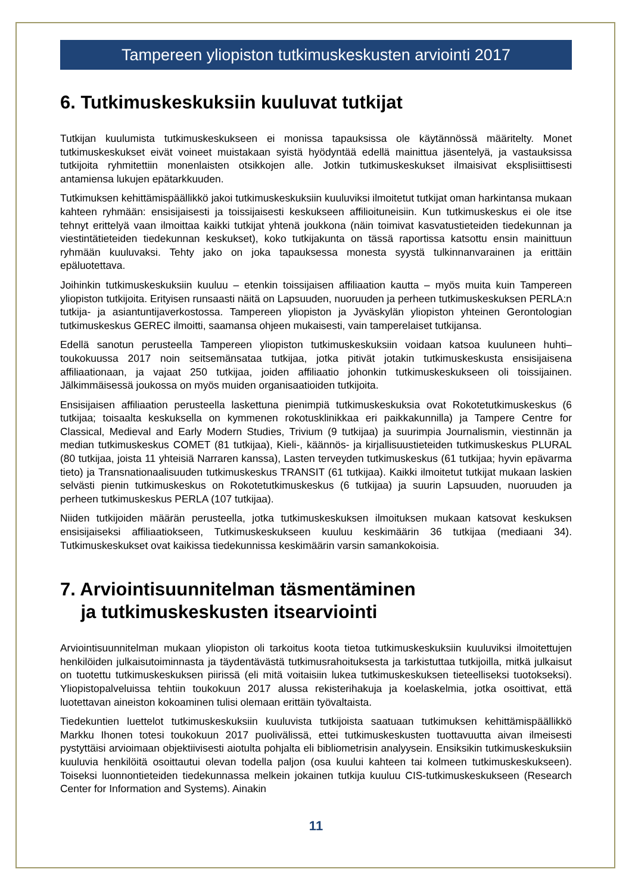Tampereen yliopiston tutkimuskeskusten arviointi 2017
6. Tutkimuskeskuksiin kuuluvat tutkijat
Tutkijan kuulumista tutkimuskeskukseen ei monissa tapauksissa ole käytännössä määritelty. Monet tutkimuskeskukset eivät voineet muistakaan syistä hyödyntää edellä mainittua jäsentelyä, ja vastauksissa tutkijoita ryhmitettiin monenlaisten otsikkojen alle. Jotkin tutkimuskeskukset ilmaisivat eksplisiittisesti antamiensa lukujen epätarkkuuden.
Tutkimuksen kehittämispäällikkö jakoi tutkimuskeskuksiin kuuluviksi ilmoitetut tutkijat oman harkintansa mukaan kahteen ryhmään: ensisijaisesti ja toissijaisesti keskukseen affilioituneisiin. Kun tutkimuskeskus ei ole itse tehnyt erittelyä vaan ilmoittaa kaikki tutkijat yhtenä joukkona (näin toimivat kasvatustieteiden tiedekunnan ja viestintätieteiden tiedekunnan keskukset), koko tutkijakunta on tässä raportissa katsottu ensin mainittuun ryhmään kuuluvaksi. Tehty jako on joka tapauksessa monesta syystä tulkinnanvarainen ja erittäin epäluotettava.
Joihinkin tutkimuskeskuksiin kuuluu – etenkin toissijaisen affiliaation kautta – myös muita kuin Tampereen yliopiston tutkijoita. Erityisen runsaasti näitä on Lapsuuden, nuoruuden ja perheen tutkimuskeskuksen PERLA:n tutkija- ja asiantuntijaverkostossa. Tampereen yliopiston ja Jyväskylän yliopiston yhteinen Gerontologian tutkimuskeskus GEREC ilmoitti, saamansa ohjeen mukaisesti, vain tamperelaiset tutkijansa.
Edellä sanotun perusteella Tampereen yliopiston tutkimuskeskuksiin voidaan katsoa kuuluneen huhti–toukokuussa 2017 noin seitsemänsataa tutkijaa, jotka pitivät jotakin tutkimuskeskusta ensisijaisena affiliaationaan, ja vajaat 250 tutkijaa, joiden affiliaatio johonkin tutkimuskeskukseen oli toissijainen. Jälkimmäisessä joukossa on myös muiden organisaatioiden tutkijoita.
Ensisijaisen affiliaation perusteella laskettuna pienimpiä tutkimuskeskuksia ovat Rokotetutkimuskeskus (6 tutkijaa; toisaalta keskuksella on kymmenen rokotusklinikkaa eri paikkakunnilla) ja Tampere Centre for Classical, Medieval and Early Modern Studies, Trivium (9 tutkijaa) ja suurimpia Journalismin, viestinnän ja median tutkimuskeskus COMET (81 tutkijaa), Kieli-, käännös- ja kirjallisuustieteiden tutkimuskeskus PLURAL (80 tutkijaa, joista 11 yhteisiä Narraren kanssa), Lasten terveyden tutkimuskeskus (61 tutkijaa; hyvin epävarma tieto) ja Transnationaalisuuden tutkimuskeskus TRANSIT (61 tutkijaa). Kaikki ilmoitetut tutkijat mukaan laskien selvästi pienin tutkimuskeskus on Rokotetutkimuskeskus (6 tutkijaa) ja suurin Lapsuuden, nuoruuden ja perheen tutkimuskeskus PERLA (107 tutkijaa).
Niiden tutkijoiden määrän perusteella, jotka tutkimuskeskuksen ilmoituksen mukaan katsovat keskuksen ensisijaiseksi affiliaatiokseen, Tutkimuskeskukseen kuuluu keskimäärin 36 tutkijaa (mediaani 34). Tutkimuskeskukset ovat kaikissa tiedekunnissa keskimäärin varsin samankokoisia.
7. Arviointisuunnitelman täsmentäminen
ja tutkimuskeskusten itsearviointi
Arviointisuunnitelman mukaan yliopiston oli tarkoitus koota tietoa tutkimuskeskuksiin kuuluviksi ilmoitettujen henkilöiden julkaisutoiminnasta ja täydentävästä tutkimusrahoituksesta ja tarkistuttaa tutkijoilla, mitkä julkaisut on tuotettu tutkimuskeskuksen piirissä (eli mitä voitaisiin lukea tutkimuskeskuksen tieteelliseksi tuotokseksi). Yliopistopalveluissa tehtiin toukokuun 2017 alussa rekisterihakuja ja koelaskelmia, jotka osoittivat, että luotettavan aineiston kokoaminen tulisi olemaan erittäin työvaltaista.
Tiedekuntien luettelot tutkimuskeskuksiin kuuluvista tutkijoista saatuaan tutkimuksen kehittämispäällikkö Markku Ihonen totesi toukokuun 2017 puolivälissä, ettei tutkimuskeskusten tuottavuutta aivan ilmeisesti pystyttäisi arvioimaan objektiivisesti aiotulta pohjalta eli bibliometrisin analyysein. Ensiksikin tutkimuskeskuksiin kuuluvia henkilöitä osoittautui olevan todella paljon (osa kuului kahteen tai kolmeen tutkimuskeskukseen). Toiseksi luonnontieteiden tiedekunnassa melkein jokainen tutkija kuuluu CIS-tutkimuskeskukseen (Research Center for Information and Systems). Ainakin
11